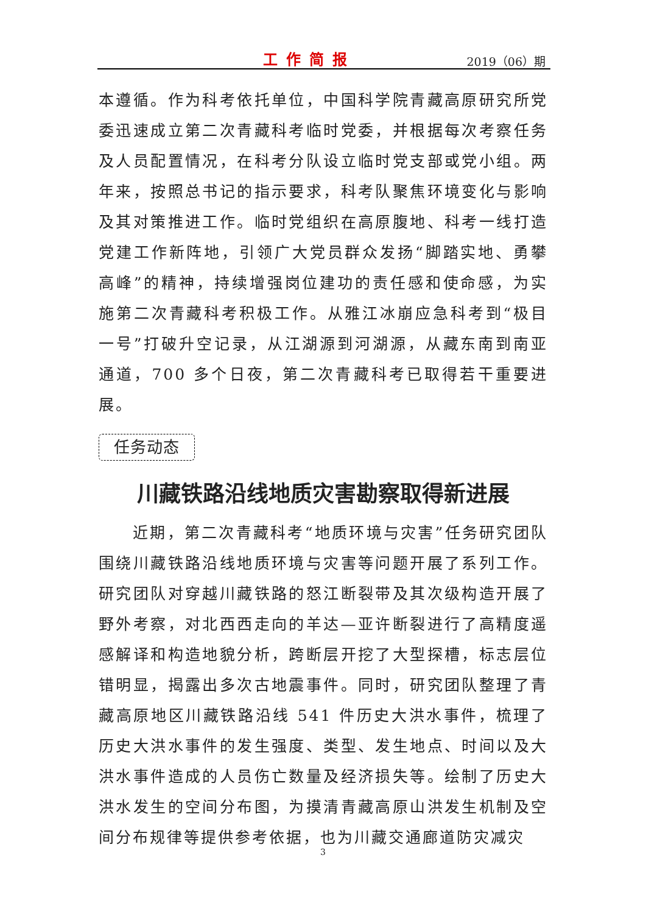工作简报
2019（06）期
本遵循。作为科考依托单位，中国科学院青藏高原研究所党委迅速成立第二次青藏科考临时党委，并根据每次考察任务及人员配置情况，在科考分队设立临时党支部或党小组。两年来，按照总书记的指示要求，科考队聚焦环境变化与影响及其对策推进工作。临时党组织在高原腹地、科考一线打造党建工作新阵地，引领广大党员群众发扬“脚踏实地、勇攀高峰”的精神，持续增强岗位建功的责任感和使命感，为实施第二次青藏科考积极工作。从雅江冰崩应急科考到“极目一号”打破升空记录，从江湖源到河湖源，从藏东南到南亚通道，700 多个日夜，第二次青藏科考已取得若干重要进展。
任务动态
川藏铁路沿线地质灾害勘察取得新进展
近期，第二次青藏科考“地质环境与灾害”任务研究团队围绕川藏铁路沿线地质环境与灾害等问题开展了系列工作。研究团队对穿越川藏铁路的怒江断裂带及其次级构造开展了野外考察，对北西西走向的羊达—亚许断裂进行了高精度遥感解译和构造地貌分析，跨断层开挖了大型探槽，标志层位错明显，揭露出多次古地震事件。同时，研究团队整理了青藏高原地区川藏铁路沿线 541 件历史大洪水事件，梳理了历史大洪水事件的发生强度、类型、发生地点、时间以及大洪水事件造成的人员伤亡数量及经济损失等。绘制了历史大洪水发生的空间分布图，为摸清青藏高原山洪发生机制及空间分布规律等提供参考依据，也为川藏交通廊道防灾减灾
3